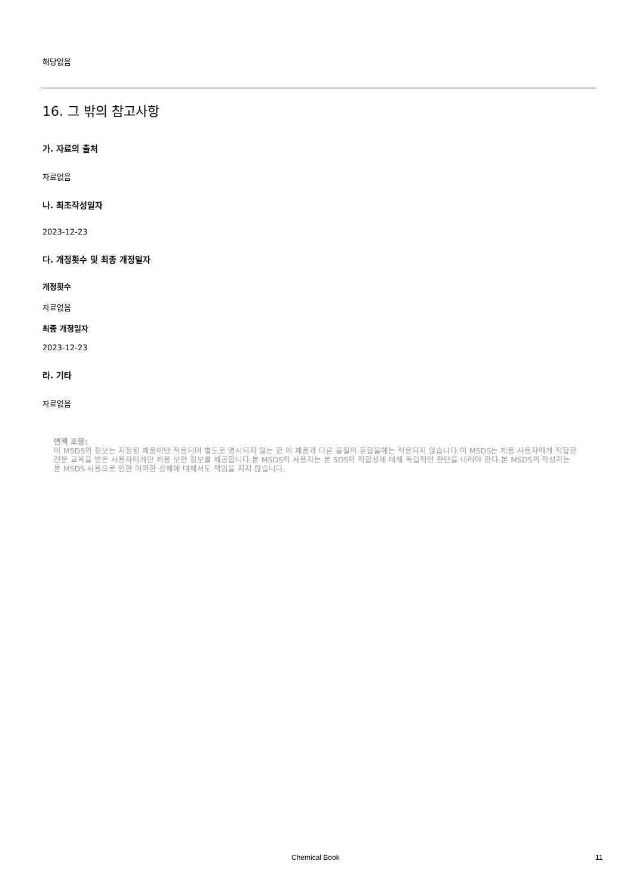해당없음
16. 그 밖의 참고사항
가. 자료의 출처
자료없음
나. 최초작성일자
2023-12-23
다. 개정횟수 및 최종 개정일자
개정횟수
자료없음
최종 개정일자
2023-12-23
라. 기타
자료없음
면책 조항:
이 MSDS의 정보는 지정된 제품에만 적용되며 별도로 명시되지 않는 한 이 제품과 다른 물질의 혼합물에는 적용되지 않습니다.이 MSDS는 제품 사용자에게 적합한 전문 교육을 받은 사용자에게만 제품 보안 정보를 제공합니다.본 MSDS의 사용자는 본 SDS의 적합성에 대해 독립적인 판단을 내려야 한다.본 MSDS의 작성자는 본 MSDS 사용으로 인한 어떠한 상해에 대해서도 책임을 지지 않습니다.
Chemical Book 11